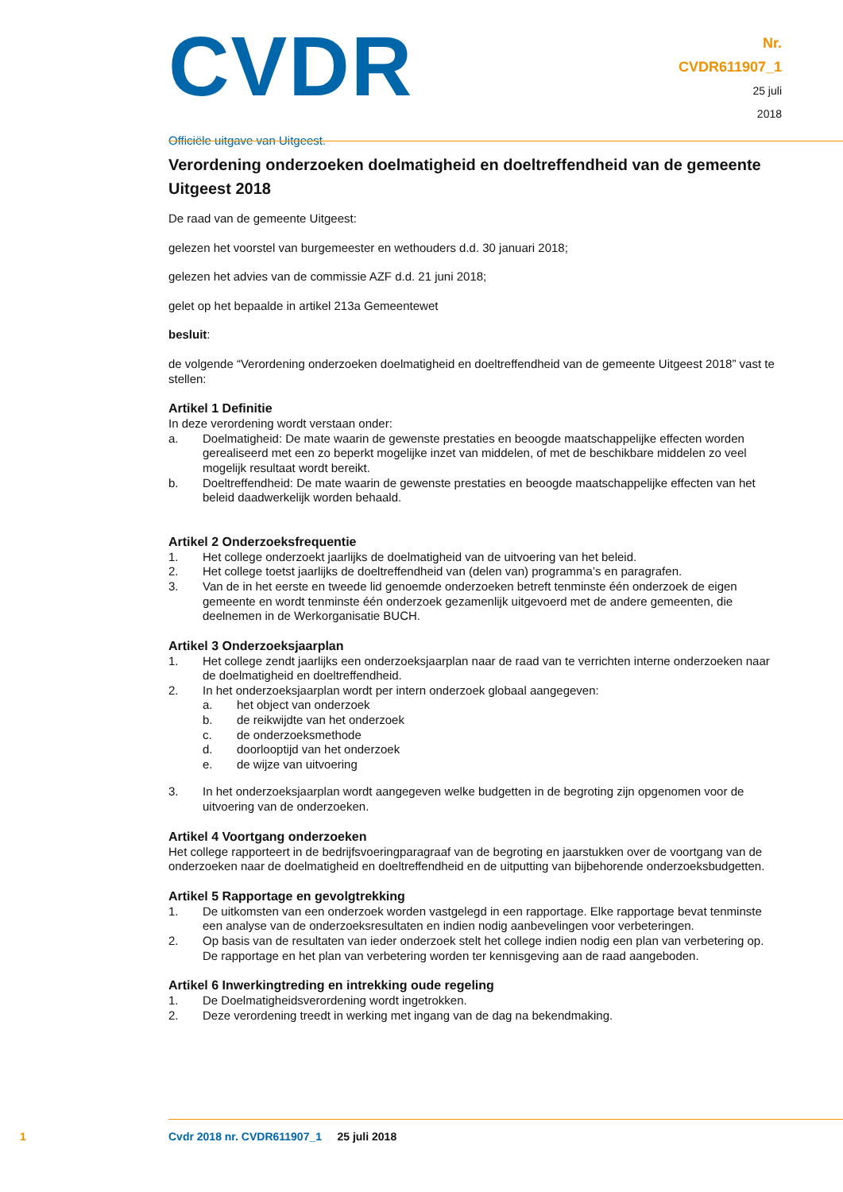CVDR
Officiële uitgave van Uitgeest.
Nr.
CVDR611907_1
25 juli
2018
Verordening onderzoeken doelmatigheid en doeltreffendheid van de gemeente Uitgeest 2018
De raad van de gemeente Uitgeest:
gelezen het voorstel van burgemeester en wethouders d.d. 30 januari 2018;
gelezen het advies van de commissie AZF d.d. 21 juni 2018;
gelet op het bepaalde in artikel 213a Gemeentewet
besluit:
de volgende “Verordening onderzoeken doelmatigheid en doeltreffendheid van de gemeente Uitgeest 2018” vast te stellen:
Artikel 1 Definitie
In deze verordening wordt verstaan onder:
a. Doelmatigheid: De mate waarin de gewenste prestaties en beoogde maatschappelijke effecten worden gerealiseerd met een zo beperkt mogelijke inzet van middelen, of met de beschikbare middelen zo veel mogelijk resultaat wordt bereikt.
b. Doeltreffendheid: De mate waarin de gewenste prestaties en beoogde maatschappelijke effecten van het beleid daadwerkelijk worden behaald.
Artikel 2 Onderzoeksfrequentie
1. Het college onderzoekt jaarlijks de doelmatigheid van de uitvoering van het beleid.
2. Het college toetst jaarlijks de doeltreffendheid van (delen van) programma’s en paragrafen.
3. Van de in het eerste en tweede lid genoemde onderzoeken betreft tenminste één onderzoek de eigen gemeente en wordt tenminste één onderzoek gezamenlijk uitgevoerd met de andere gemeenten, die deelnemen in de Werkorganisatie BUCH.
Artikel 3 Onderzoeksjaarplan
1. Het college zendt jaarlijks een onderzoeksjaarplan naar de raad van te verrichten interne onderzoeken naar de doelmatigheid en doeltreffendheid.
2. In het onderzoeksjaarplan wordt per intern onderzoek globaal aangegeven:
a. het object van onderzoek
b. de reikwijdte van het onderzoek
c. de onderzoeksmethode
d. doorlooptijd van het onderzoek
e. de wijze van uitvoering
3. In het onderzoeksjaarplan wordt aangegeven welke budgetten in de begroting zijn opgenomen voor de uitvoering van de onderzoeken.
Artikel 4 Voortgang onderzoeken
Het college rapporteert in de bedrijfsvoeringparagraaf van de begroting en jaarstukken over de voortgang van de onderzoeken naar de doelmatigheid en doeltreffendheid en de uitputting van bijbehorende onderzoeksbudgetten.
Artikel 5 Rapportage en gevolgtrekking
1. De uitkomsten van een onderzoek worden vastgelegd in een rapportage. Elke rapportage bevat tenminste een analyse van de onderzoeksresultaten en indien nodig aanbevelingen voor verbeteringen.
2. Op basis van de resultaten van ieder onderzoek stelt het college indien nodig een plan van verbetering op. De rapportage en het plan van verbetering worden ter kennisgeving aan de raad aangeboden.
Artikel 6 Inwerkingtreding en intrekking oude regeling
1. De Doelmatigheidsverordening wordt ingetrokken.
2. Deze verordening treedt in werking met ingang van de dag na bekendmaking.
1 Cvdr 2018 nr. CVDR611907_1 25 juli 2018